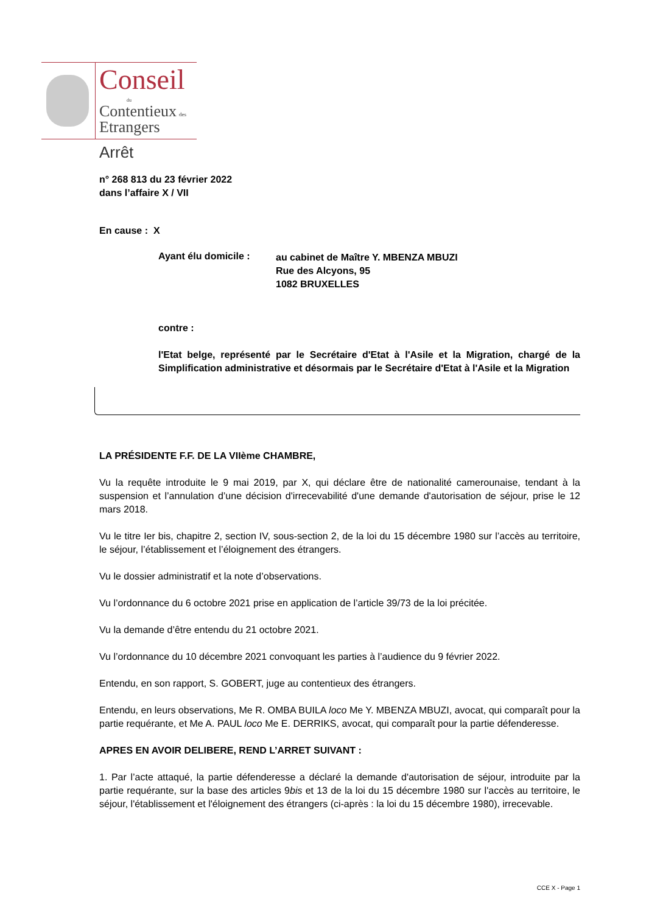Conseil
du
Contentieux des
Etrangers
Arrêt
n° 268 813 du 23 février 2022
dans l’affaire X / VII
En cause : X
Ayant élu domicile : au cabinet de Maître Y. MBENZA MBUZI
Rue des Alcyons, 95
1082 BRUXELLES
contre :
l'Etat belge, représenté par le Secrétaire d'Etat à l'Asile et la Migration, chargé de la Simplification administrative et désormais par le Secrétaire d'Etat à l'Asile et la Migration
LA PRÉSIDENTE F.F. DE LA VIIème CHAMBRE,
Vu la requête introduite le 9 mai 2019, par X, qui déclare être de nationalité camerounaise, tendant à la suspension et l’annulation d’une décision d'irrecevabilité d'une demande d'autorisation de séjour, prise le 12 mars 2018.
Vu le titre Ier bis, chapitre 2, section IV, sous-section 2, de la loi du 15 décembre 1980 sur l’accès au territoire, le séjour, l’établissement et l’éloignement des étrangers.
Vu le dossier administratif et la note d’observations.
Vu l’ordonnance du 6 octobre 2021 prise en application de l’article 39/73 de la loi précitée.
Vu la demande d’être entendu du 21 octobre 2021.
Vu l’ordonnance du 10 décembre 2021 convoquant les parties à l’audience du 9 février 2022.
Entendu, en son rapport, S. GOBERT, juge au contentieux des étrangers.
Entendu, en leurs observations, Me R. OMBA BUILA loco Me Y. MBENZA MBUZI, avocat, qui comparaît pour la partie requérante, et Me A. PAUL loco Me E. DERRIKS, avocat, qui comparaît pour la partie défenderesse.
APRES EN AVOIR DELIBERE, REND L’ARRET SUIVANT :
1. Par l’acte attaqué, la partie défenderesse a déclaré la demande d'autorisation de séjour, introduite par la partie requérante, sur la base des articles 9bis et 13 de la loi du 15 décembre 1980 sur l'accès au territoire, le séjour, l'établissement et l'éloignement des étrangers (ci-après : la loi du 15 décembre 1980), irrecevable.
CCE X - Page 1